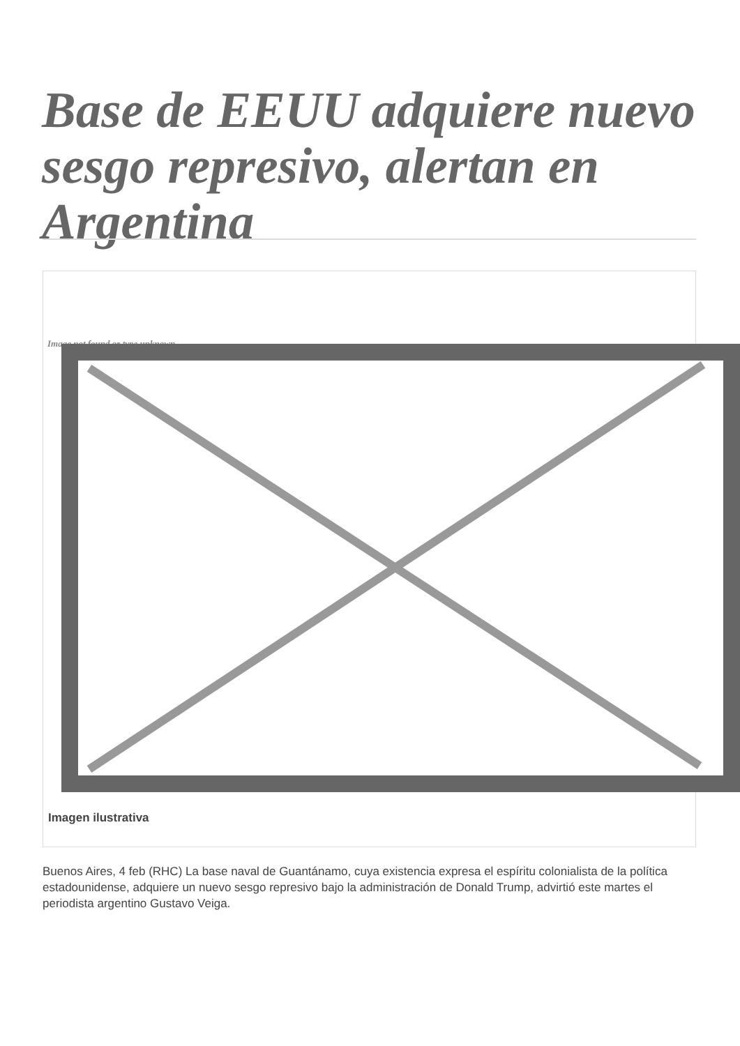Base de EEUU adquiere nuevo sesgo represivo, alertan en Argentina
Image not found or type unknown
Imagen ilustrativa
Buenos Aires, 4 feb (RHC) La base naval de Guantánamo, cuya existencia expresa el espíritu colonialista de la política estadounidense, adquiere un nuevo sesgo represivo bajo la administración de Donald Trump, advirtió este martes el periodista argentino Gustavo Veiga.